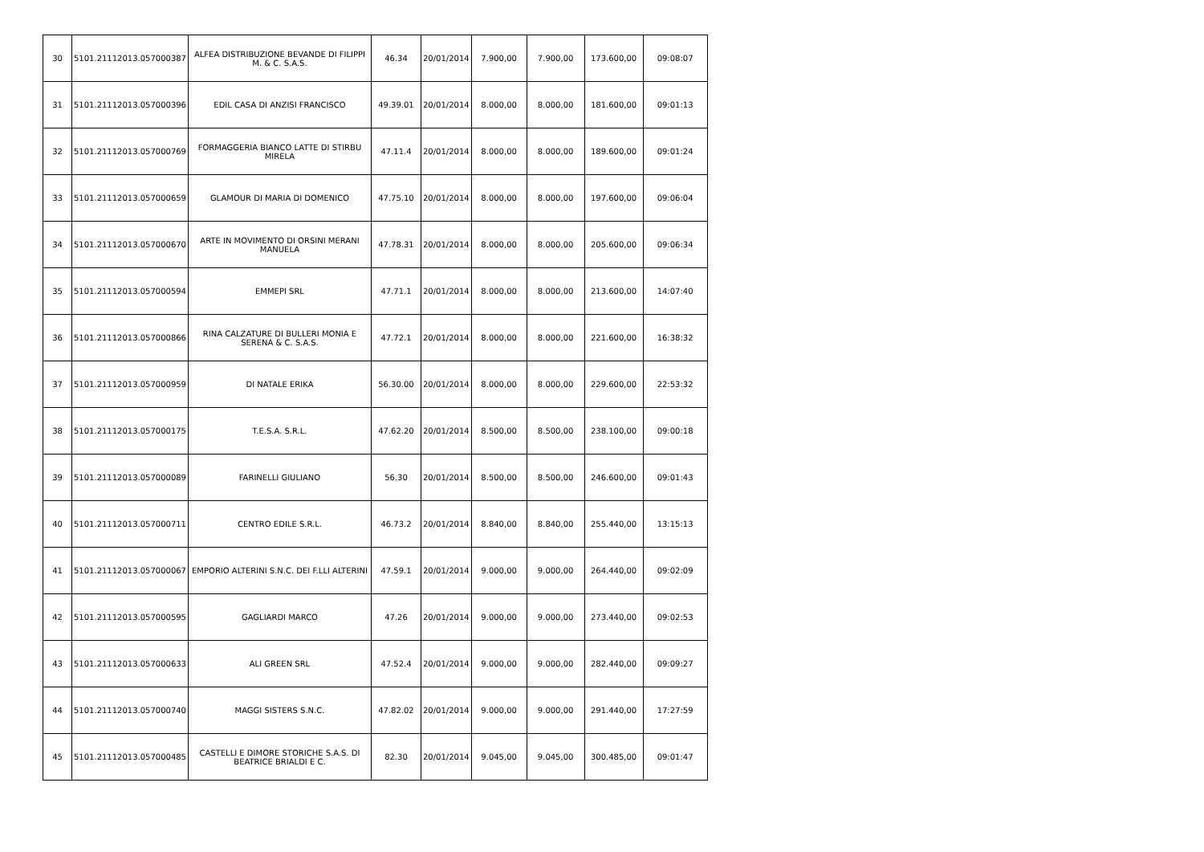| 30 | 5101.21112013.057000387 | ALFEA DISTRIBUZIONE BEVANDE DI FILIPPI M. & C. S.A.S. | 46.34 | 20/01/2014 | 7.900,00 | 7.900,00 | 173.600,00 | 09:08:07 |
| 31 | 5101.21112013.057000396 | EDIL CASA DI ANZISI FRANCISCO | 49.39.01 | 20/01/2014 | 8.000,00 | 8.000,00 | 181.600,00 | 09:01:13 |
| 32 | 5101.21112013.057000769 | FORMAGGERIA BIANCO LATTE DI STIRBU MIRELA | 47.11.4 | 20/01/2014 | 8.000,00 | 8.000,00 | 189.600,00 | 09:01:24 |
| 33 | 5101.21112013.057000659 | GLAMOUR DI MARIA DI DOMENICO | 47.75.10 | 20/01/2014 | 8.000,00 | 8.000,00 | 197.600,00 | 09:06:04 |
| 34 | 5101.21112013.057000670 | ARTE IN MOVIMENTO DI ORSINI MERANI MANUELA | 47.78.31 | 20/01/2014 | 8.000,00 | 8.000,00 | 205.600,00 | 09:06:34 |
| 35 | 5101.21112013.057000594 | EMMEPI SRL | 47.71.1 | 20/01/2014 | 8.000,00 | 8.000,00 | 213.600,00 | 14:07:40 |
| 36 | 5101.21112013.057000866 | RINA CALZATURE DI BULLERI MONIA E SERENA & C. S.A.S. | 47.72.1 | 20/01/2014 | 8.000,00 | 8.000,00 | 221.600,00 | 16:38:32 |
| 37 | 5101.21112013.057000959 | DI NATALE ERIKA | 56.30.00 | 20/01/2014 | 8.000,00 | 8.000,00 | 229.600,00 | 22:53:32 |
| 38 | 5101.21112013.057000175 | T.E.S.A. S.R.L. | 47.62.20 | 20/01/2014 | 8.500,00 | 8.500,00 | 238.100,00 | 09:00:18 |
| 39 | 5101.21112013.057000089 | FARINELLI GIULIANO | 56.30 | 20/01/2014 | 8.500,00 | 8.500,00 | 246.600,00 | 09:01:43 |
| 40 | 5101.21112013.057000711 | CENTRO EDILE S.R.L. | 46.73.2 | 20/01/2014 | 8.840,00 | 8.840,00 | 255.440,00 | 13:15:13 |
| 41 | 5101.21112013.057000067 | EMPORIO ALTERINI S.N.C. DEI F.LLI ALTERINI | 47.59.1 | 20/01/2014 | 9.000,00 | 9.000,00 | 264.440,00 | 09:02:09 |
| 42 | 5101.21112013.057000595 | GAGLIARDI MARCO | 47.26 | 20/01/2014 | 9.000,00 | 9.000,00 | 273.440,00 | 09:02:53 |
| 43 | 5101.21112013.057000633 | ALI GREEN SRL | 47.52.4 | 20/01/2014 | 9.000,00 | 9.000,00 | 282.440,00 | 09:09:27 |
| 44 | 5101.21112013.057000740 | MAGGI SISTERS S.N.C. | 47.82.02 | 20/01/2014 | 9.000,00 | 9.000,00 | 291.440,00 | 17:27:59 |
| 45 | 5101.21112013.057000485 | CASTELLI E DIMORE STORICHE S.A.S. DI BEATRICE BRIALDI E C. | 82.30 | 20/01/2014 | 9.045,00 | 9.045,00 | 300.485,00 | 09:01:47 |